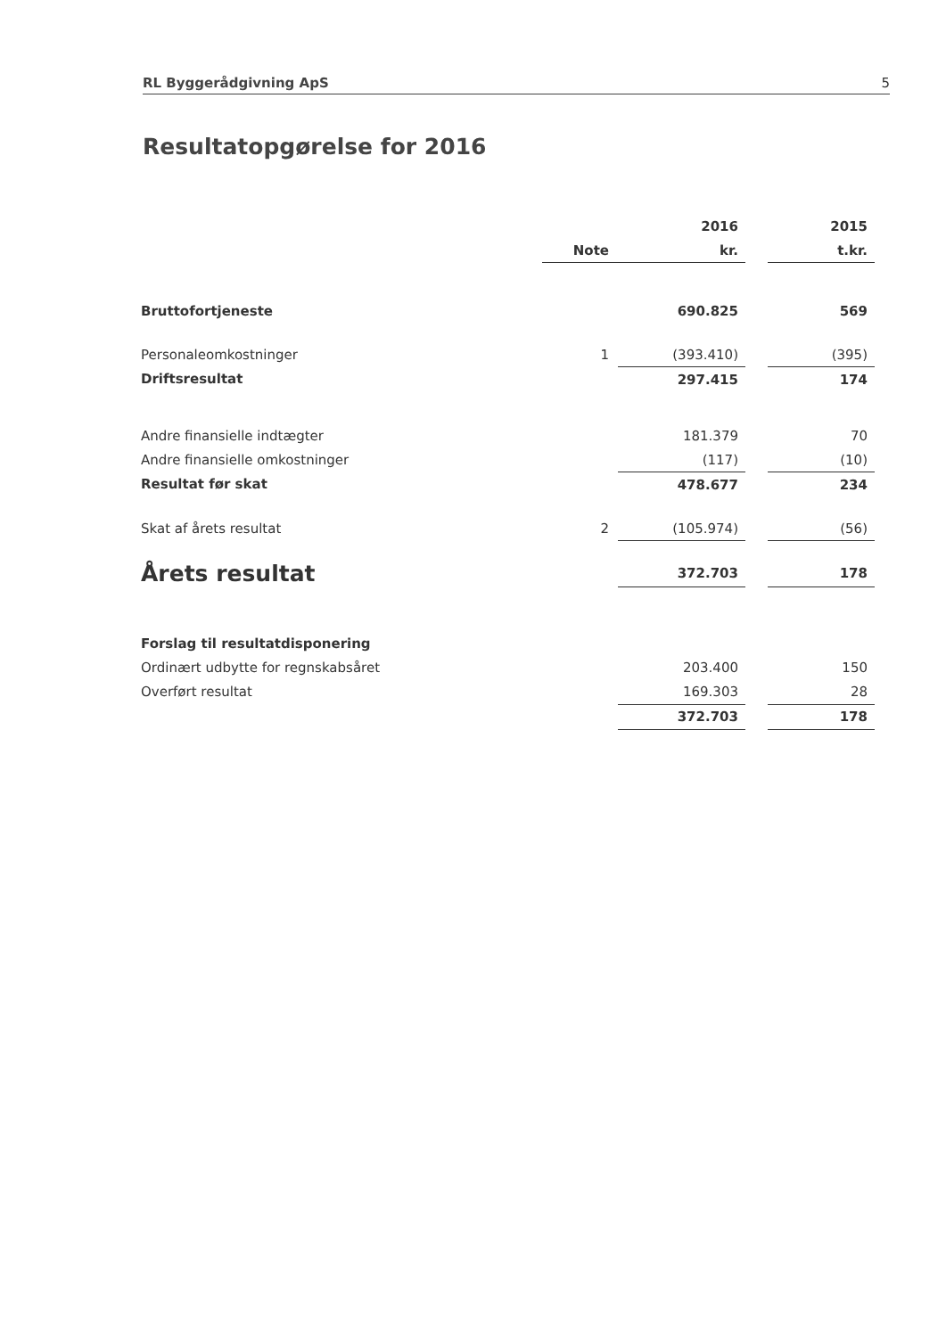RL Byggerådgivning ApS 5
Resultatopgørelse for 2016
| | | 2016 | | 2015 |
| --- | --- | --- | --- | --- |
| | Note | kr. | | t.kr. |
| Bruttofortjeneste | | 690.825 | | 569 |
| Personaleomkostninger | 1 | (393.410) | | (395) |
| Driftsresultat | | 297.415 | | 174 |
| Andre finansielle indtægter | | 181.379 | | 70 |
| Andre finansielle omkostninger | | (117) | | (10) |
| Resultat før skat | | 478.677 | | 234 |
| Skat af årets resultat | 2 | (105.974) | | (56) |
| Årets resultat | | 372.703 | | 178 |
| Forslag til resultatdisponering | | | | |
| Ordinært udbytte for regnskabsåret | | 203.400 | | 150 |
| Overført resultat | | 169.303 | | 28 |
| | | 372.703 | | 178 |